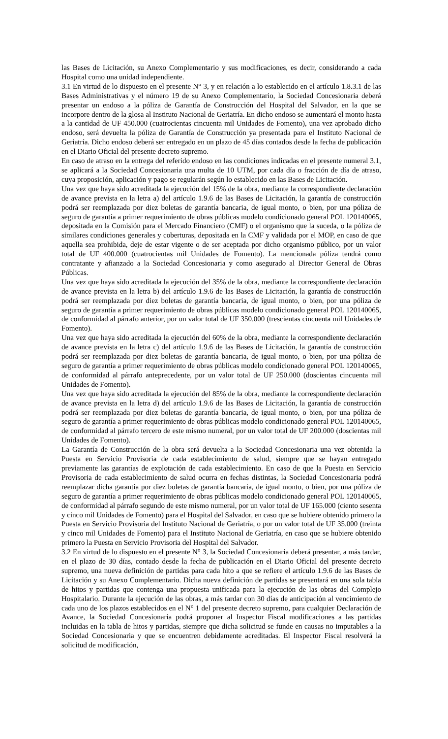las Bases de Licitación, su Anexo Complementario y sus modificaciones, es decir, considerando a cada Hospital como una unidad independiente.
3.1 En virtud de lo dispuesto en el presente N° 3, y en relación a lo establecido en el artículo 1.8.3.1 de las Bases Administrativas y el número 19 de su Anexo Complementario, la Sociedad Concesionaria deberá presentar un endoso a la póliza de Garantía de Construcción del Hospital del Salvador, en la que se incorpore dentro de la glosa al Instituto Nacional de Geriatría. En dicho endoso se aumentará el monto hasta a la cantidad de UF 450.000 (cuatrocientas cincuenta mil Unidades de Fomento), una vez aprobado dicho endoso, será devuelta la póliza de Garantía de Construcción ya presentada para el Instituto Nacional de Geriatría. Dicho endoso deberá ser entregado en un plazo de 45 días contados desde la fecha de publicación en el Diario Oficial del presente decreto supremo.
En caso de atraso en la entrega del referido endoso en las condiciones indicadas en el presente numeral 3.1, se aplicará a la Sociedad Concesionaria una multa de 10 UTM, por cada día o fracción de día de atraso, cuya proposición, aplicación y pago se regularán según lo establecido en las Bases de Licitación.
Una vez que haya sido acreditada la ejecución del 15% de la obra, mediante la correspondiente declaración de avance prevista en la letra a) del artículo 1.9.6 de las Bases de Licitación, la garantía de construcción podrá ser reemplazada por diez boletas de garantía bancaria, de igual monto, o bien, por una póliza de seguro de garantía a primer requerimiento de obras públicas modelo condicionado general POL 120140065, depositada en la Comisión para el Mercado Financiero (CMF) o el organismo que la suceda, o la póliza de similares condiciones generales y coberturas, depositada en la CMF y validada por el MOP, en caso de que aquella sea prohibida, deje de estar vigente o de ser aceptada por dicho organismo público, por un valor total de UF 400.000 (cuatrocientas mil Unidades de Fomento). La mencionada póliza tendrá como contratante y afianzado a la Sociedad Concesionaria y como asegurado al Director General de Obras Públicas.
Una vez que haya sido acreditada la ejecución del 35% de la obra, mediante la correspondiente declaración de avance prevista en la letra b) del artículo 1.9.6 de las Bases de Licitación, la garantía de construcción podrá ser reemplazada por diez boletas de garantía bancaria, de igual monto, o bien, por una póliza de seguro de garantía a primer requerimiento de obras públicas modelo condicionado general POL 120140065, de conformidad al párrafo anterior, por un valor total de UF 350.000 (trescientas cincuenta mil Unidades de Fomento).
Una vez que haya sido acreditada la ejecución del 60% de la obra, mediante la correspondiente declaración de avance prevista en la letra c) del artículo 1.9.6 de las Bases de Licitación, la garantía de construcción podrá ser reemplazada por diez boletas de garantía bancaria, de igual monto, o bien, por una póliza de seguro de garantía a primer requerimiento de obras públicas modelo condicionado general POL 120140065, de conformidad al párrafo antepreceden­te, por un valor total de UF 250.000 (doscientas cincuenta mil Unidades de Fomento).
Una vez que haya sido acreditada la ejecución del 85% de la obra, mediante la correspondiente declaración de avance prevista en la letra d) del artículo 1.9.6 de las Bases de Licitación, la garantía de construcción podrá ser reemplazada por diez boletas de garantía bancaria, de igual monto, o bien, por una póliza de seguro de garantía a primer requerimiento de obras públicas modelo condicionado general POL 120140065, de conformidad al párrafo tercero de este mismo numeral, por un valor total de UF 200.000 (doscientas mil Unidades de Fomento).
La Garantía de Construcción de la obra será devuelta a la Sociedad Concesionaria una vez obtenida la Puesta en Servicio Provisoria de cada establecimiento de salud, siempre que se hayan entregado previamente las garantías de explotación de cada establecimiento. En caso de que la Puesta en Servicio Provisoria de cada establecimiento de salud ocurra en fechas distintas, la Sociedad Concesionaria podrá reemplazar dicha garantía por diez boletas de garantía bancaria, de igual monto, o bien, por una póliza de seguro de garantía a primer requerimiento de obras públicas modelo condicionado general POL 120140065, de conformidad al párrafo segundo de este mismo numeral, por un valor total de UF 165.000 (ciento sesenta y cinco mil Unidades de Fomento) para el Hospital del Salvador, en caso que se hubiere obtenido primero la Puesta en Servicio Provisoria del Instituto Nacional de Geriatría, o por un valor total de UF 35.000 (treinta y cinco mil Unidades de Fomento) para el Instituto Nacional de Geriatría, en caso que se hubiere obtenido primero la Puesta en Servicio Provisoria del Hospital del Salvador.
3.2 En virtud de lo dispuesto en el presente N° 3, la Sociedad Concesionaria deberá presentar, a más tardar, en el plazo de 30 días, contado desde la fecha de publicación en el Diario Oficial del presente decreto supremo, una nueva definición de partidas para cada hito a que se refiere el artículo 1.9.6 de las Bases de Licitación y su Anexo Complementario. Dicha nueva definición de partidas se presentará en una sola tabla de hitos y partidas que contenga una propuesta unificada para la ejecución de las obras del Complejo Hospitalario. Durante la ejecución de las obras, a más tardar con 30 días de anticipación al vencimiento de cada uno de los plazos establecidos en el N° 1 del presente decreto supremo, para cualquier Declaración de Avance, la Sociedad Concesionaria podrá proponer al Inspector Fiscal modificaciones a las partidas incluidas en la tabla de hitos y partidas, siempre que dicha solicitud se funde en causas no imputables a la Sociedad Concesionaria y que se encuentren debidamente acreditadas. El Inspector Fiscal resolverá la solicitud de modificación,